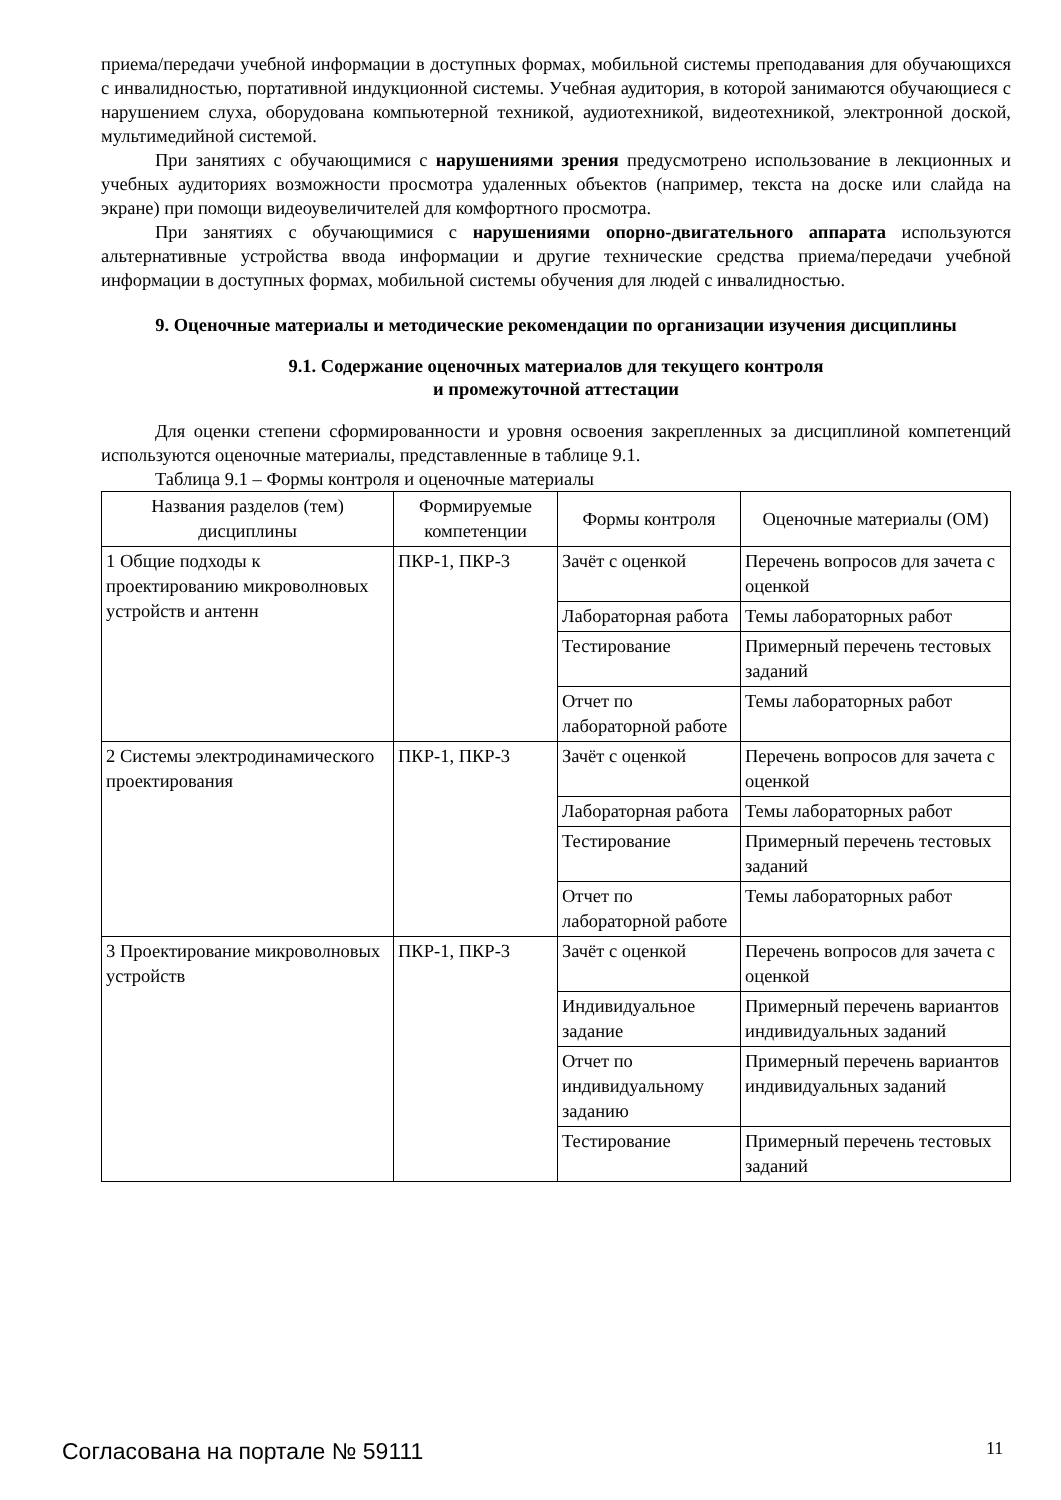приема/передачи учебной информации в доступных формах, мобильной системы преподавания для обучающихся с инвалидностью, портативной индукционной системы. Учебная аудитория, в которой занимаются обучающиеся с нарушением слуха, оборудована компьютерной техникой, аудиотехникой, видеотехникой, электронной доской, мультимедийной системой.
При занятиях с обучающимися с нарушениями зрения предусмотрено использование в лекционных и учебных аудиториях возможности просмотра удаленных объектов (например, текста на доске или слайда на экране) при помощи видеоувеличителей для комфортного просмотра.
При занятиях с обучающимися с нарушениями опорно-двигательного аппарата используются альтернативные устройства ввода информации и другие технические средства приема/передачи учебной информации в доступных формах, мобильной системы обучения для людей с инвалидностью.
9. Оценочные материалы и методические рекомендации по организации изучения дисциплины
9.1. Содержание оценочных материалов для текущего контроля
и промежуточной аттестации
Для оценки степени сформированности и уровня освоения закрепленных за дисциплиной компетенций используются оценочные материалы, представленные в таблице 9.1.
Таблица 9.1 – Формы контроля и оценочные материалы
| Названия разделов (тем) дисциплины | Формируемые компетенции | Формы контроля | Оценочные материалы (ОМ) |
| --- | --- | --- | --- |
| 1 Общие подходы к проектированию микроволновых устройств и антенн | ПКР-1, ПКР-3 | Зачёт с оценкой | Перечень вопросов для зачета с оценкой |
| | | Лабораторная работа | Темы лабораторных работ |
| | | Тестирование | Примерный перечень тестовых заданий |
| | | Отчет по лабораторной работе | Темы лабораторных работ |
| 2 Системы электродинамического проектирования | ПКР-1, ПКР-3 | Зачёт с оценкой | Перечень вопросов для зачета с оценкой |
| | | Лабораторная работа | Темы лабораторных работ |
| | | Тестирование | Примерный перечень тестовых заданий |
| | | Отчет по лабораторной работе | Темы лабораторных работ |
| 3 Проектирование микроволновых устройств | ПКР-1, ПКР-3 | Зачёт с оценкой | Перечень вопросов для зачета с оценкой |
| | | Индивидуальное задание | Примерный перечень вариантов индивидуальных заданий |
| | | Отчет по индивидуальному заданию | Примерный перечень вариантов индивидуальных заданий |
| | | Тестирование | Примерный перечень тестовых заданий |
Согласована на портале № 59111 11